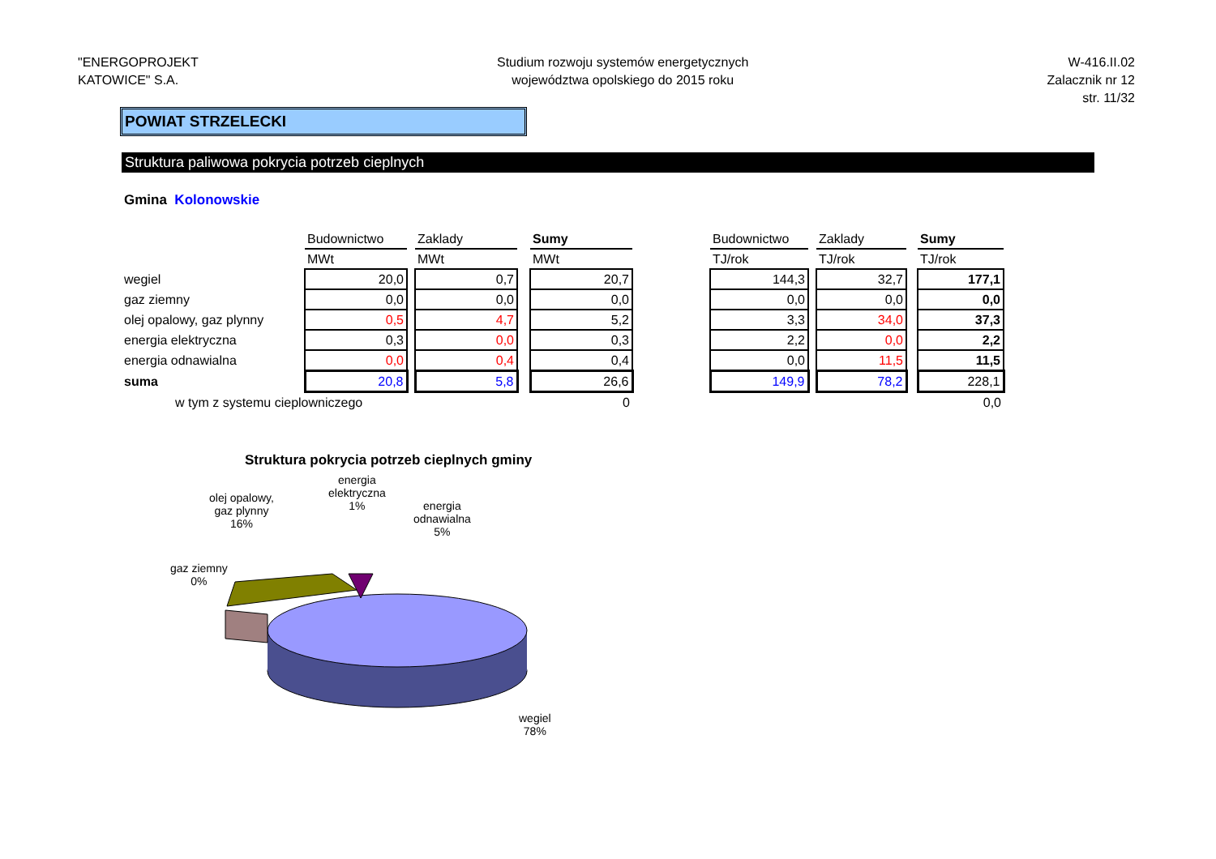"ENERGOPROJEKT
KATOWICE" S.A.
Studium rozwoju systemów energetycznych
województwa opolskiego do 2015 roku
W-416.II.02
Zalacznik nr 12
str. 11/32
POWIAT STRZELECKI
Struktura paliwowa pokrycia potrzeb cieplnych
Gmina Kolonowskie
| | Budownictwo | | Zaklady | | Sumy | | Budownictwo | | Zaklady | | Sumy |
| | MWt | | MWt | | MWt | | TJ/rok | | TJ/rok | | TJ/rok |
| wegiel | 20,0 | | 0,7 | | 20,7 | | 144,3 | | 32,7 | | 177,1 |
| gaz ziemny | 0,0 | | 0,0 | | 0,0 | | 0,0 | | 0,0 | | 0,0 |
| olej opalowy, gaz plynny | 0,5 | | 4,7 | | 5,2 | | 3,3 | | 34,0 | | 37,3 |
| energia elektryczna | 0,3 | | 0,0 | | 0,3 | | 2,2 | | 0,0 | | 2,2 |
| energia odnawialna | 0,0 | | 0,4 | | 0,4 | | 0,0 | | 11,5 | | 11,5 |
| suma | 20,8 | | 5,8 | | 26,6 | | 149,9 | | 78,2 | | 228,1 |
| w tym z systemu cieplowniczego | | | | | 0 | | | | | | 0,0 |
Struktura pokrycia potrzeb cieplnych gminy
olej opalowy,
gaz plynny
16%
energia
elektryczna
1%
energia
odnawialna
5%
gaz ziemny
0%
wegiel
78%